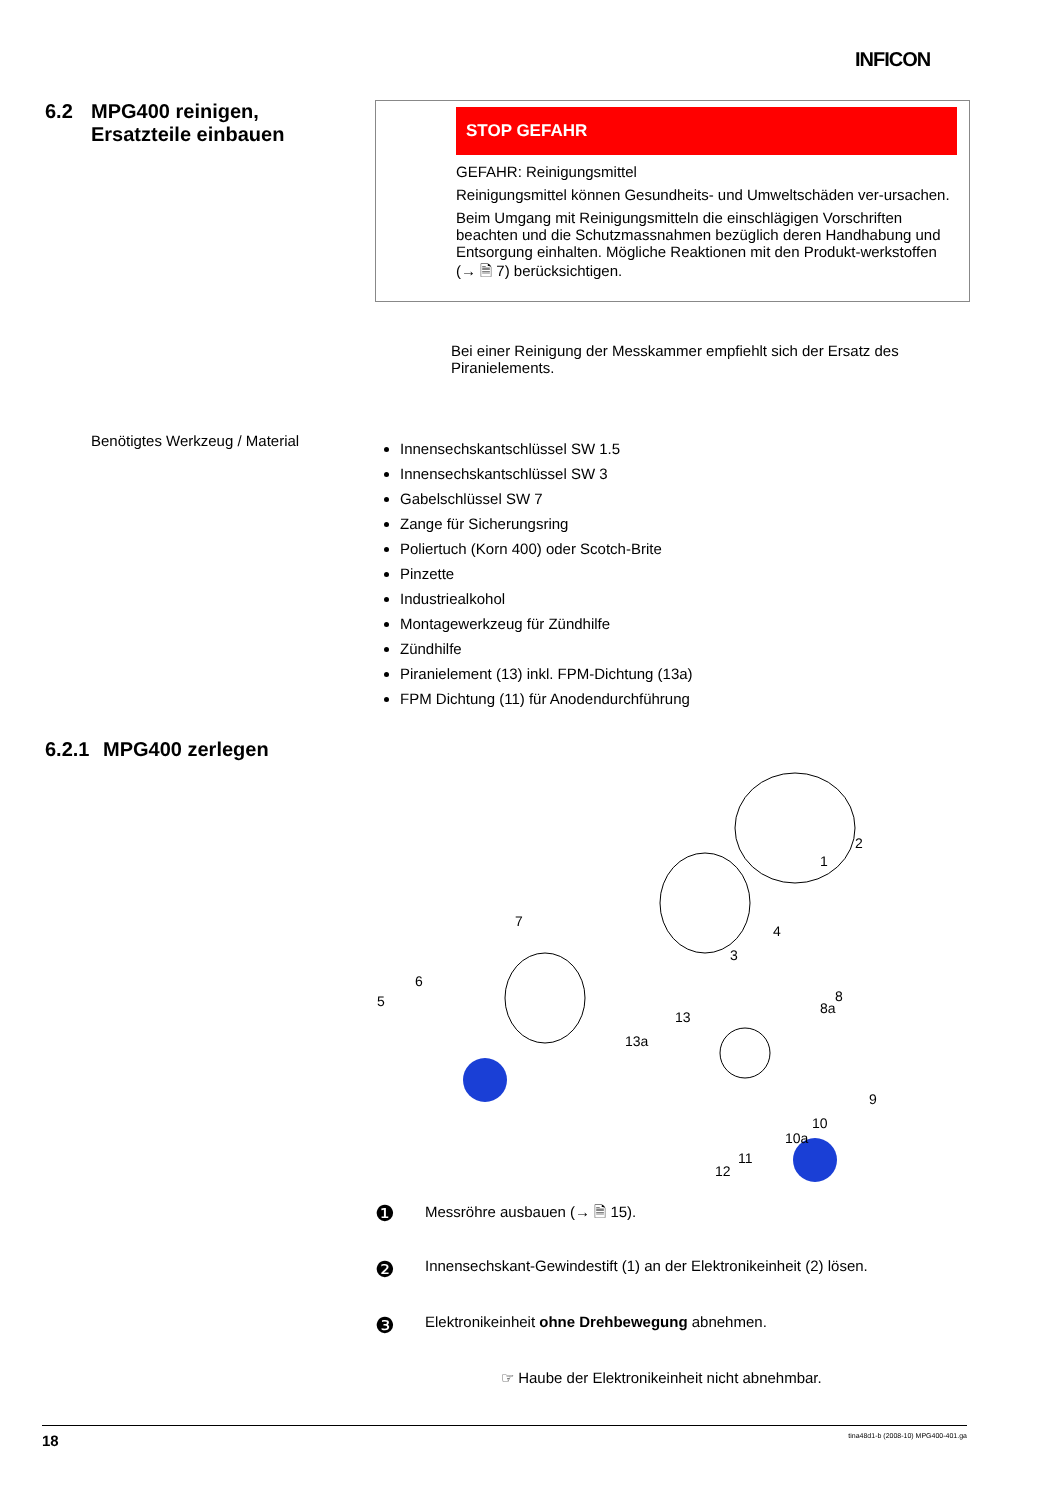INFICON
6.2 MPG400 reinigen,
Ersatzteile einbauen
STOP GEFAHR
GEFAHR: Reinigungsmittel
Reinigungsmittel können Gesundheits- und Umweltschäden ver-ursachen.
Beim Umgang mit Reinigungsmitteln die einschlägigen Vorschriften beachten und die Schutzmassnahmen bezüglich deren Handhabung und Entsorgung einhalten. Mögliche Reaktionen mit den Produkt-werkstoffen (→ 🗎 7) berücksichtigen.
Bei einer Reinigung der Messkammer empfiehlt sich der Ersatz des Piranielements.
Benötigtes Werkzeug / Material
Innensechskantschlüssel SW 1.5
Innensechskantschlüssel SW 3
Gabelschlüssel SW 7
Zange für Sicherungsring
Poliertuch (Korn 400) oder Scotch-Brite
Pinzette
Industriealkohol
Montagewerkzeug für Zündhilfe
Zündhilfe
Piranielement (13) inkl. FPM-Dichtung (13a)
FPM Dichtung (11) für Anodendurchführung
6.2.1 MPG400 zerlegen
2
1
4
3
7
6
5
8
8a
13
13a
9
10
10a
11
12
❶
Messröhre ausbauen (→ 🗎 15).
❷
Innensechskant-Gewindestift (1) an der Elektronikeinheit (2) lösen.
❸
Elektronikeinheit ohne Drehbewegung abnehmen.
☞ Haube der Elektronikeinheit nicht abnehmbar.
18 tina48d1-b (2008-10) MPG400-401.ga